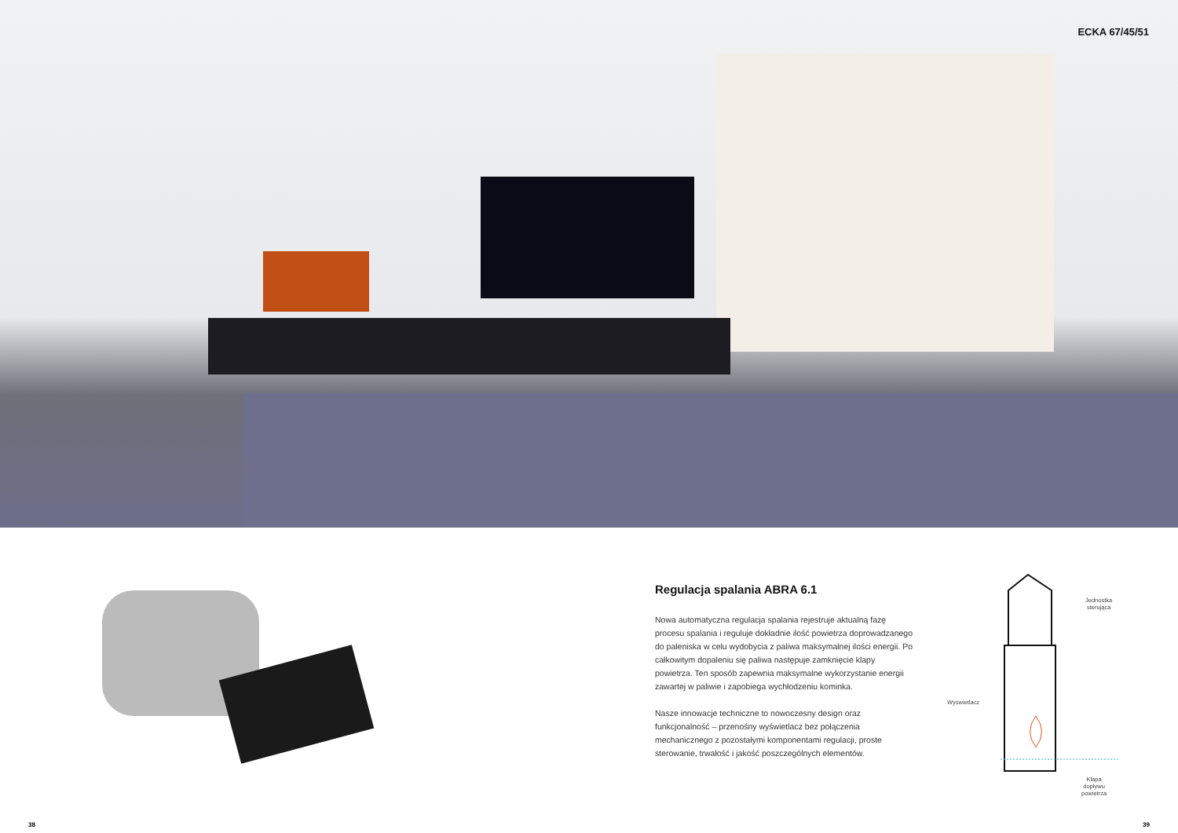ECKA 67/45/51
Regulacja spalania ABRA 6.1
Nowa automatyczna regulacja spalania rejestruje aktualną fazę procesu spalania i reguluje dokładnie ilość powietrza doprowadzanego do paleniska w celu wydobycia z paliwa maksymalnej ilości energii. Po całkowitym dopaleniu się paliwa następuje zamknięcie klapy powietrza. Ten sposób zapewnia maksymalne wykorzystanie energii zawartej w paliwie i zapobiega wychłodzeniu kominka.
Nasze innowacje techniczne to nowoczesny design oraz funkcjonalność – przenośny wyświetlacz bez połączenia mechanicznego z pozostałymi komponentami regulacji, proste sterowanie, trwałość i jakość poszczególnych elementów.
Jednostka
sterująca
Wyświetlacz
Klapa
dopływu
powietrza
38 39